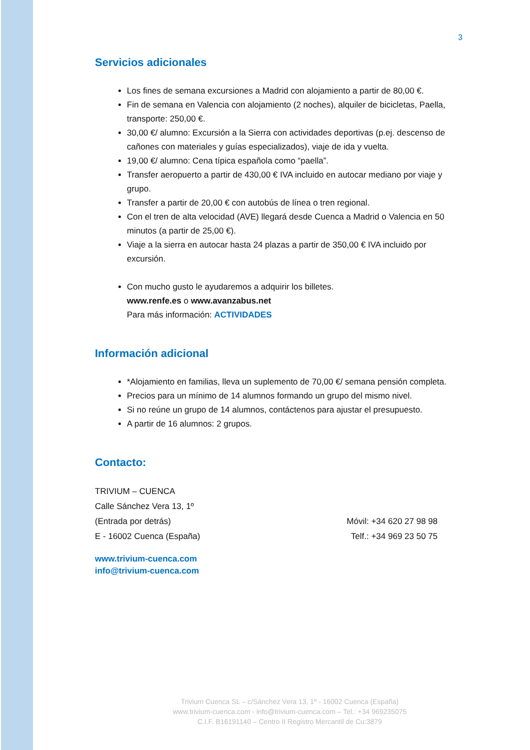3
Servicios adicionales
Los fines de semana excursiones a Madrid con alojamiento a partir de 80,00 €.
Fin de semana en Valencia con alojamiento (2 noches), alquiler de bicicletas, Paella, transporte: 250,00 €.
30,00 €/ alumno: Excursión a la Sierra con actividades deportivas (p.ej. descenso de cañones con materiales y guías especializados), viaje de ida y vuelta.
19,00 €/ alumno: Cena típica española como “paella”.
Transfer aeropuerto a partir de 430,00 € IVA incluido en autocar mediano por viaje y grupo.
Transfer a partir de 20,00 € con autobús de línea o tren regional.
Con el tren de alta velocidad (AVE) llegará desde Cuenca a Madrid o Valencia en 50 minutos (a partir de 25,00 €).
Viaje a la sierra en autocar hasta 24 plazas a partir de 350,00 € IVA incluido por excursión.
Con mucho gusto le ayudaremos a adquirir los billetes.
www.renfe.es o www.avanzabus.net
Para más información: ACTIVIDADES
Información adicional
*Alojamiento en familias, lleva un suplemento de 70,00 €/ semana pensión completa.
Precios para un mínimo de 14 alumnos formando un grupo del mismo nivel.
Si no reúne un grupo de 14 alumnos, contáctenos para ajustar el presupuesto.
A partir de 16 alumnos: 2 grupos.
Contacto:
TRIVIUM – CUENCA
Calle Sánchez Vera 13, 1º
(Entrada por detrás) Móvil: +34 620 27 98 98
E - 16002 Cuenca (España) Telf.: +34 969 23 50 75
www.trivium-cuenca.com
info@trivium-cuenca.com
Trivium Cuenca SL – c/Sánchez Vera 13, 1º - 16002 Cuenca (España)
www.trivium-cuenca.com - info@trivium-cuenca.com – Tel.: +34 969235075
C.I.F. B16191140 – Centro II Registro Mercantil de Cu:3879